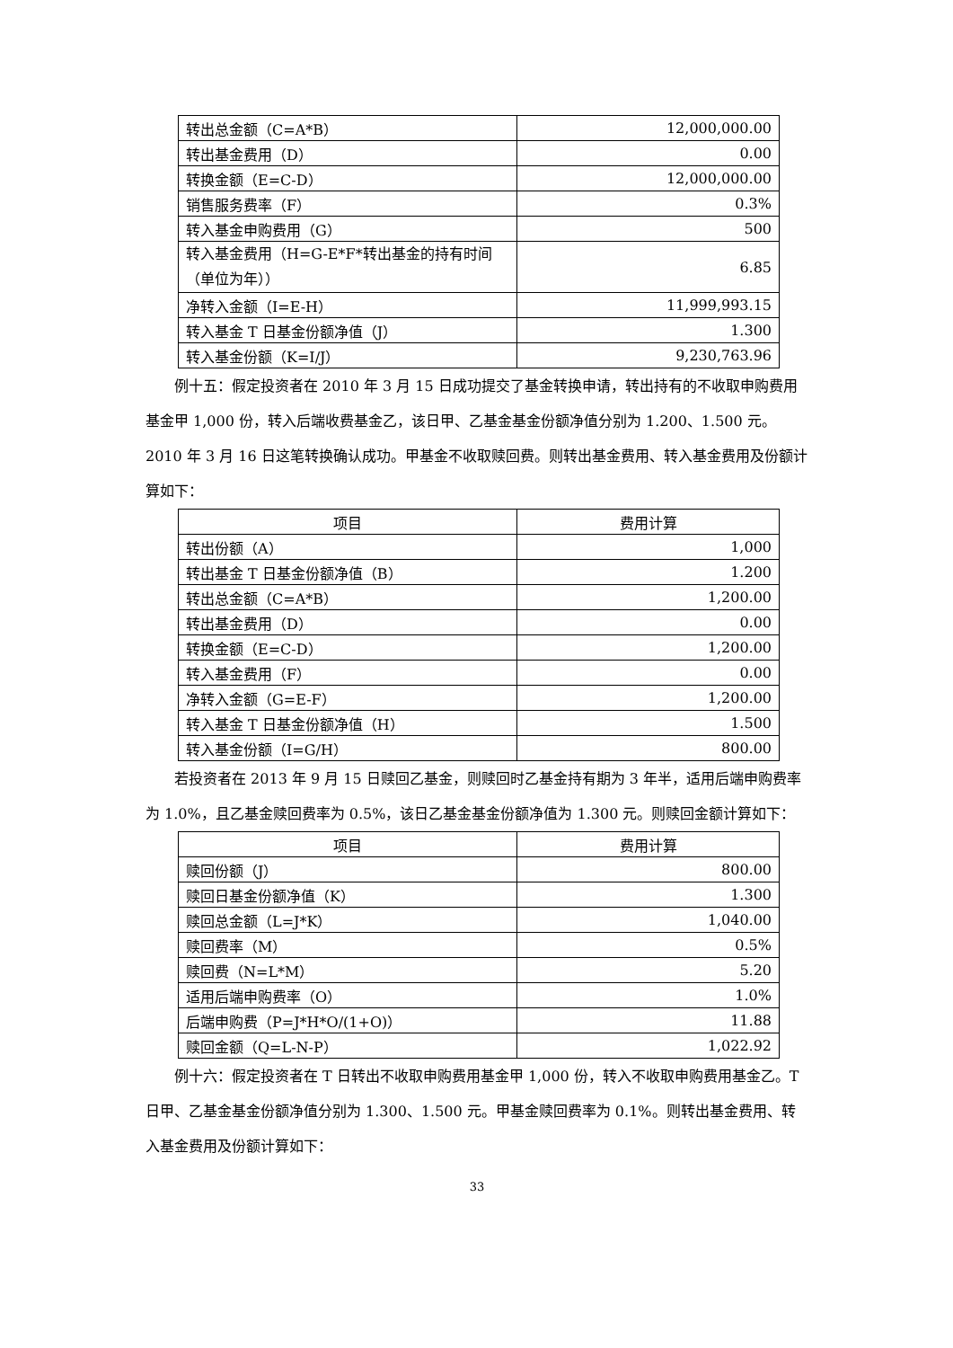| 转出总金额（C=A*B） | 12,000,000.00 |
| 转出基金费用（D） | 0.00 |
| 转换金额（E=C-D） | 12,000,000.00 |
| 销售服务费率（F） | 0.3% |
| 转入基金申购费用（G） | 500 |
| 转入基金费用（H=G-E*F*转出基金的持有时间（单位为年）） | 6.85 |
| 净转入金额（I=E-H） | 11,999,993.15 |
| 转入基金 T 日基金份额净值（J） | 1.300 |
| 转入基金份额（K=I/J） | 9,230,763.96 |
例十五：假定投资者在 2010 年 3 月 15 日成功提交了基金转换申请，转出持有的不收取申购费用基金甲 1,000 份，转入后端收费基金乙，该日甲、乙基金基金份额净值分别为 1.200、1.500 元。2010 年 3 月 16 日这笔转换确认成功。甲基金不收取赎回费。则转出基金费用、转入基金费用及份额计算如下：
| 项目 | 费用计算 |
| --- | --- |
| 转出份额（A） | 1,000 |
| 转出基金 T 日基金份额净值（B） | 1.200 |
| 转出总金额（C=A*B） | 1,200.00 |
| 转出基金费用（D） | 0.00 |
| 转换金额（E=C-D） | 1,200.00 |
| 转入基金费用（F） | 0.00 |
| 净转入金额（G=E-F） | 1,200.00 |
| 转入基金 T 日基金份额净值（H） | 1.500 |
| 转入基金份额（I=G/H） | 800.00 |
若投资者在 2013 年 9 月 15 日赎回乙基金，则赎回时乙基金持有期为 3 年半，适用后端申购费率为 1.0%，且乙基金赎回费率为 0.5%，该日乙基金基金份额净值为 1.300 元。则赎回金额计算如下：
| 项目 | 费用计算 |
| --- | --- |
| 赎回份额（J） | 800.00 |
| 赎回日基金份额净值（K） | 1.300 |
| 赎回总金额（L=J*K） | 1,040.00 |
| 赎回费率（M） | 0.5% |
| 赎回费（N=L*M） | 5.20 |
| 适用后端申购费率（O） | 1.0% |
| 后端申购费（P=J*H*O/(1+O)） | 11.88 |
| 赎回金额（Q=L-N-P） | 1,022.92 |
例十六：假定投资者在 T 日转出不收取申购费用基金甲 1,000 份，转入不收取申购费用基金乙。T 日甲、乙基金基金份额净值分别为 1.300、1.500 元。甲基金赎回费率为 0.1%。则转出基金费用、转入基金费用及份额计算如下：
33